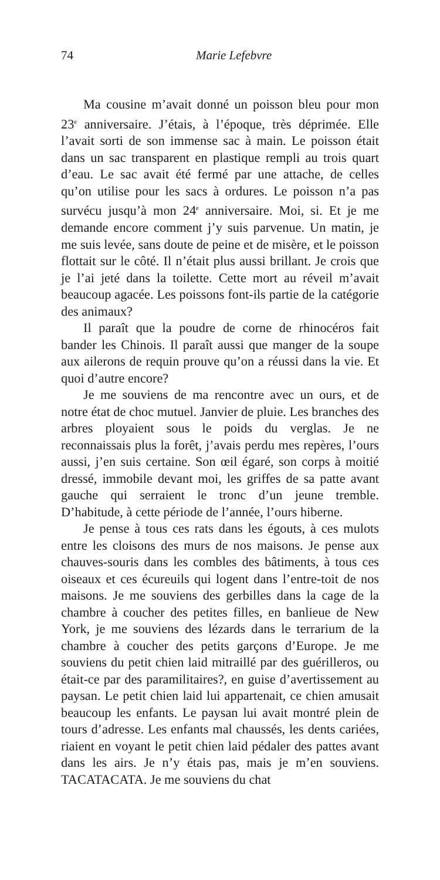74 Marie Lefebvre
Ma cousine m’avait donné un poisson bleu pour mon 23<sup>e</sup> anniversaire. J’étais, à l’époque, très déprimée. Elle l’avait sorti de son immense sac à main. Le poisson était dans un sac transparent en plastique rempli au trois quart d’eau. Le sac avait été fermé par une attache, de celles qu’on utilise pour les sacs à ordures. Le poisson n’a pas survécu jusqu’à mon 24<sup>e</sup> anniversaire. Moi, si. Et je me demande encore comment j’y suis parvenue. Un matin, je me suis levée, sans doute de peine et de misère, et le poisson flottait sur le côté. Il n’était plus aussi brillant. Je crois que je l’ai jeté dans la toilette. Cette mort au réveil m’avait beaucoup agacée. Les poissons font-ils partie de la catégorie des animaux?
Il paraît que la poudre de corne de rhinocéros fait bander les Chinois. Il paraît aussi que manger de la soupe aux ailerons de requin prouve qu’on a réussi dans la vie. Et quoi d’autre encore?
Je me souviens de ma rencontre avec un ours, et de notre état de choc mutuel. Janvier de pluie. Les branches des arbres ployaient sous le poids du verglas. Je ne reconnaissais plus la forêt, j’avais perdu mes repères, l’ours aussi, j’en suis certaine. Son œil égaré, son corps à moitié dressé, immobile devant moi, les griffes de sa patte avant gauche qui serraient le tronc d’un jeune tremble. D’habitude, à cette période de l’année, l’ours hiberne.
Je pense à tous ces rats dans les égouts, à ces mulots entre les cloisons des murs de nos maisons. Je pense aux chauves-souris dans les combles des bâtiments, à tous ces oiseaux et ces écureuils qui logent dans l’entre-toit de nos maisons. Je me souviens des gerbilles dans la cage de la chambre à coucher des petites filles, en banlieue de New York, je me souviens des lézards dans le terrarium de la chambre à coucher des petits garçons d’Europe. Je me souviens du petit chien laid mitraillé par des guérilleros, ou était-ce par des paramilitaires?, en guise d’avertissement au paysan. Le petit chien laid lui appartenait, ce chien amusait beaucoup les enfants. Le paysan lui avait montré plein de tours d’adresse. Les enfants mal chaussés, les dents cariées, riaient en voyant le petit chien laid pédaler des pattes avant dans les airs. Je n’y étais pas, mais je m’en souviens. TACATACATA. Je me souviens du chat